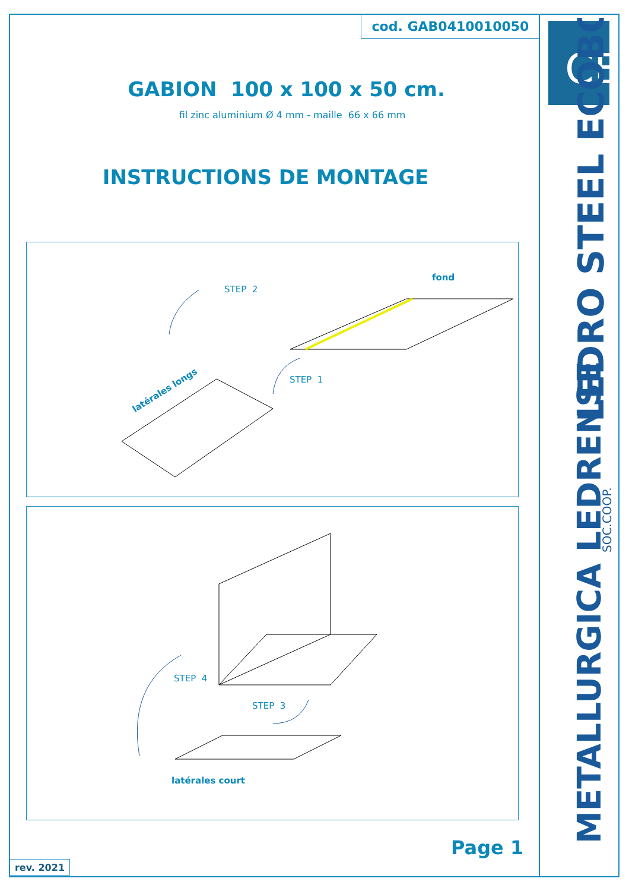cod. GAB0410010050
GABION 100 x 100 x 50 cm.
fil zinc aluminium Ø 4 mm - maille 66 x 66 mm
INSTRUCTIONS DE MONTAGE
fond
STEP 2
STEP 1
latérales longs
STEP 4
STEP 3
latérales court
Page 1
rev. 2021
CE
LEDRO STEEL ECOBOX
METALLURGICA LEDRENSE
SOC.COOP.